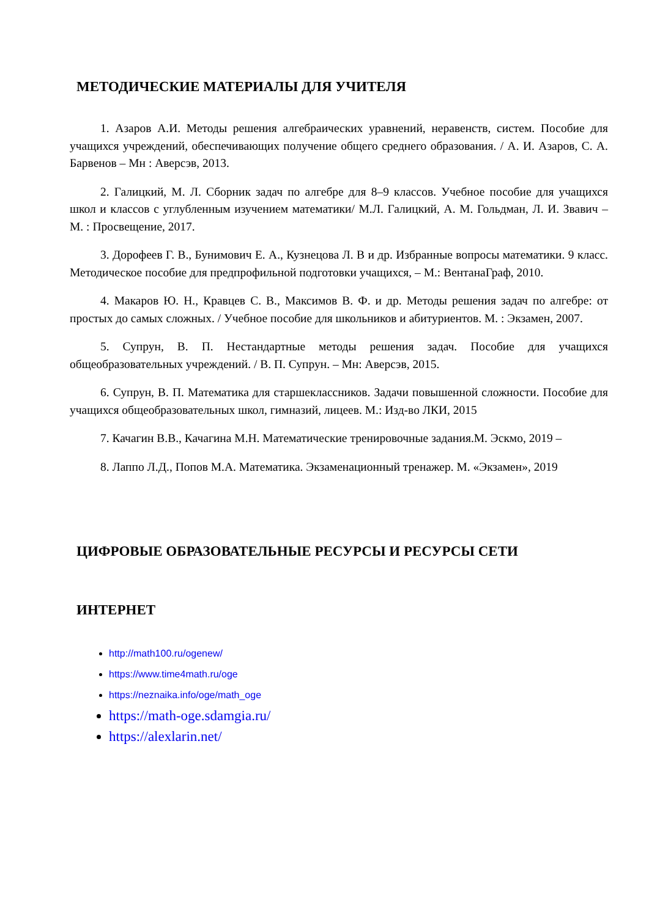МЕТОДИЧЕСКИЕ МАТЕРИАЛЫ ДЛЯ УЧИТЕЛЯ
1. Азаров А.И. Методы решения алгебраических уравнений, неравенств, систем. Пособие для учащихся учреждений, обеспечивающих получение общего среднего образования. / А. И. Азаров, С. А. Барвенов – Мн : Аверсэв, 2013.
2. Галицкий, М. Л. Сборник задач по алгебре для 8–9 классов. Учебное пособие для учащихся школ и классов с углубленным изучением математики/ М.Л. Галицкий, А. М. Гольдман, Л. И. Звавич – М. : Просвещение, 2017.
3. Дорофеев Г. В., Бунимович Е. А., Кузнецова Л. В и др. Избранные вопросы математики. 9 класс. Методическое пособие для предпрофильной подготовки учащихся, – М.: ВентанаГраф, 2010.
4. Макаров Ю. Н., Кравцев С. В., Максимов В. Ф. и др. Методы решения задач по алгебре: от простых до самых сложных. / Учебное пособие для школьников и абитуриентов. М. : Экзамен, 2007.
5. Супрун, В. П. Нестандартные методы решения задач. Пособие для учащихся общеобразовательных учреждений. / В. П. Супрун. – Мн: Аверсэв, 2015.
6. Супрун, В. П. Математика для старшеклассников. Задачи повышенной сложности. Пособие для учащихся общеобразовательных школ, гимназий, лицеев. М.: Изд-во ЛКИ, 2015
7. Качагин В.В., Качагина М.Н. Математические тренировочные задания.М. Эскмо, 2019 –
8. Лаппо Л.Д., Попов М.А. Математика. Экзаменационный тренажер. М. «Экзамен», 2019
ЦИФРОВЫЕ ОБРАЗОВАТЕЛЬНЫЕ РЕСУРСЫ И РЕСУРСЫ СЕТИ
ИНТЕРНЕТ
http://math100.ru/ogenew/
https://www.time4math.ru/oge
https://neznaika.info/oge/math_oge
https://math-oge.sdamgia.ru/
https://alexlarin.net/